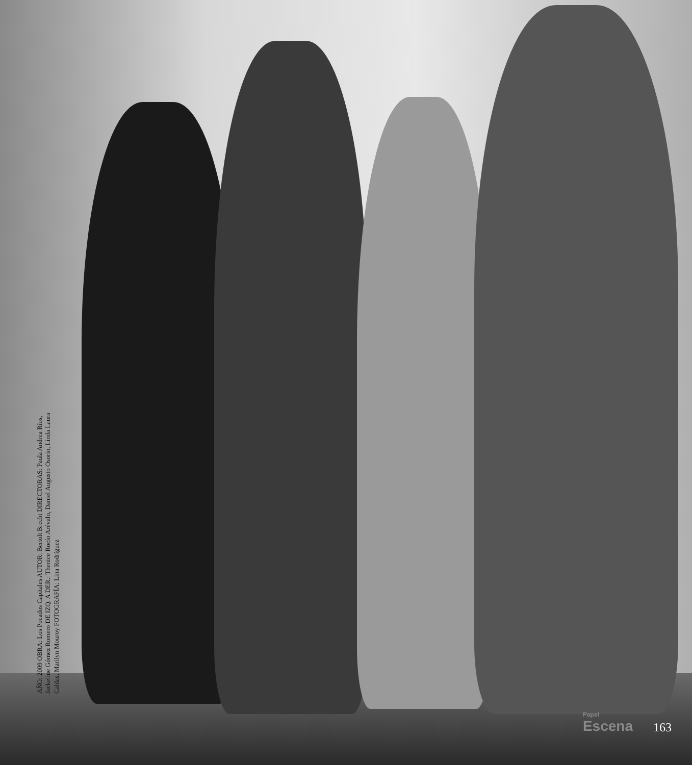AÑO: 2009 OBRA: Los Pocados Capitales AUTOR: Bertolt Brecht DIRECTORAS: Paula Andrea Ríos, Jackeline Gómez Romero DE IZQ. A DER.: Thenice Rocío Arévalo, Daniel Augusto Osorio, Linda Laura Caldas, Marilyn Mouroy FOTOGRAFÍA: Lina Rodríguez
Papel
Escena
163